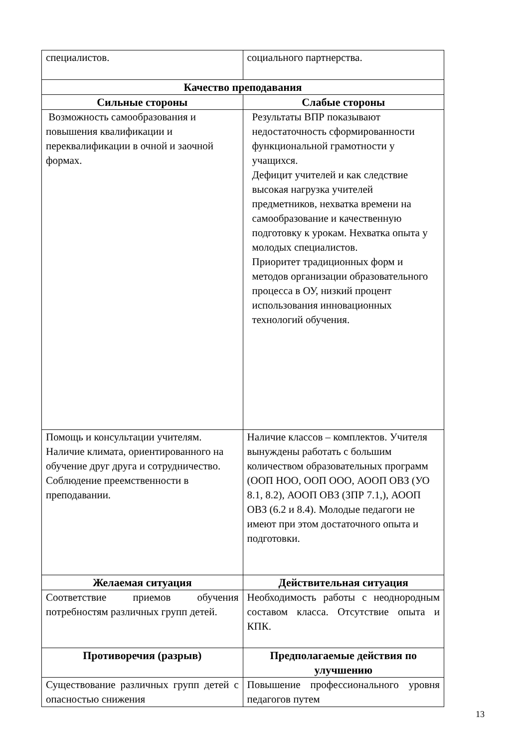| специалистов. | социального партнерства. |
| Качество преподавания | |
| Сильные стороны | Слабые стороны |
| Возможность самообразования и повышения квалификации и переквалификации в очной и заочной формах. | Результаты ВПР показывают недостаточность сформированности функциональной грамотности у учащихся. Дефицит учителей и как следствие высокая нагрузка учителей предметников, нехватка времени на самообразование и качественную подготовку к урокам. Нехватка опыта у молодых специалистов. Приоритет традиционных форм и методов организации образовательного процесса в ОУ, низкий процент использования инновационных технологий обучения. |
| Помощь и консультации учителям. Наличие климата, ориентированного на обучение друг друга и сотрудничество. Соблюдение преемственности в преподавании. | Наличие классов – комплектов. Учителя вынуждены работать с большим количеством образовательных программ (ООП НОО, ООП ООО, АООП ОВЗ (УО 8.1, 8.2), АООП ОВЗ (ЗПР 7.1,), АООП ОВЗ (6.2 и 8.4). Молодые педагоги не имеют при этом достаточного опыта и подготовки. |
| Желаемая ситуация | Действительная ситуация |
| Соответствие приемов обучения потребностям различных групп детей. | Необходимость работы с неоднородным составом класса. Отсутствие опыта и КПК. |
| Противоречия (разрыв) | Предполагаемые действия по улучшению |
| Существование различных групп детей с опасностью снижения | Повышение профессионального уровня педагогов путем |
13